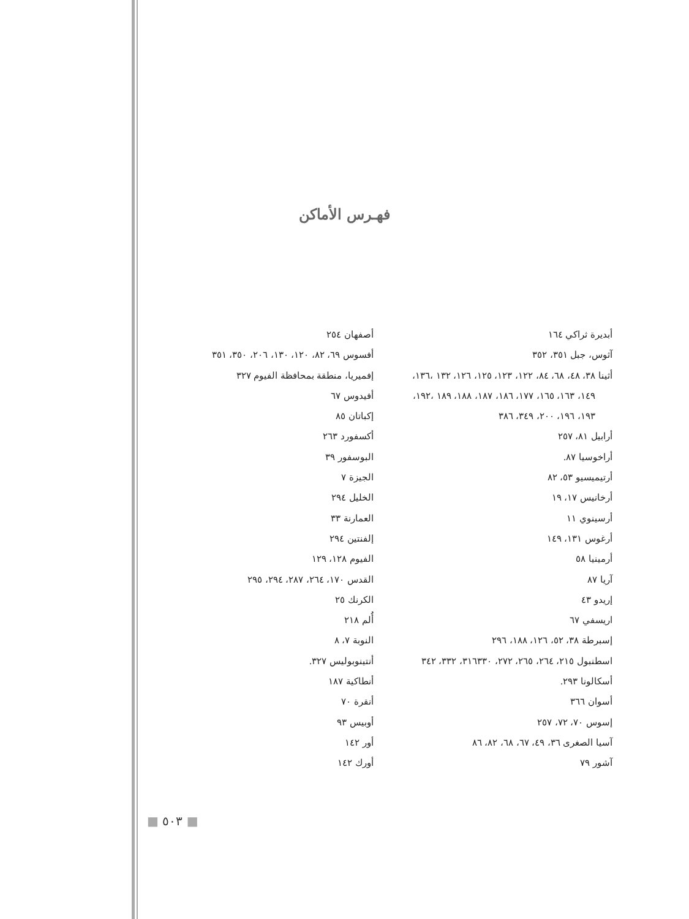فهـرس الأماكن
أبديرة ثراكي ١٦٤
آثوس، جبل ٣٥١، ٣٥٢
أثينا ٣٨، ٤٨، ٦٨، ٨٤، ١٢٢، ١٢٣، ١٢٥، ١٢٦، ١٣٢ ،١٣٦،
١٤٩، ١٦٣، ١٦٥، ١٧٧، ١٨٦، ١٨٧، ١٨٨، ١٨٩ ،١٩٢،
١٩٣، ١٩٦، ٢٠٠، ٣٤٩، ٣٨٦
أرابيل ٨١، ٢٥٧
أراخوسيا ٨٧.
أرتيميسيو ٥٣، ٨٢
أرخانيس ١٧، ١٩
أرسينوي ١١
أرغوس ١٣١، ١٤٩
أرمينيا ٥٨
آريا ٨٧
إريدو ٤٣
اريسفي ٦٧
إسبرطة ٣٨، ٥٢، ١٢٦، ١٨٨، ٢٩٦
اسطنبول ٢١٥، ٢٦٤، ٢٦٥، ٢٧٢، ٣١٦٣٣٠، ٣٣٢، ٣٤٢
أسكالونا ٢٩٣.
أسوان ٣٦٦
إسوس ٧٠، ٧٢، ٢٥٧
آسيا الصغرى ٣٦، ٤٩، ٦٧، ٦٨، ٨٢، ٨٦
آشور ٧٩
أصفهان ٢٥٤
أفسوس ٦٩، ٨٢، ١٢٠، ١٣٠، ٢٠٦، ٣٥٠، ٣٥١
إفميريا، منطقة بمحافظة الفيوم ٣٢٧
أفيدوس ٦٧
إكباتان ٨٥
أكسفورد ٢٦٣
البوسفور ٣٩
الجيزة ٧
الخليل ٢٩٤
العمارنة ٣٣
إلفنتين ٢٩٤
الفيوم ١٢٨، ١٢٩
القدس ١٧٠، ٢٦٤، ٢٨٧، ٢٩٤، ٢٩٥
الكرنك ٢٥
أُلم ٢١٨
النوبة ٧، ٨
أنتينوبوليس ٣٢٧.
أنطاكية ١٨٧
أنقرة ٧٠
أوبيس ٩٣
أور ١٤٢
أورك ١٤٢
■ ٥٠٣ ■